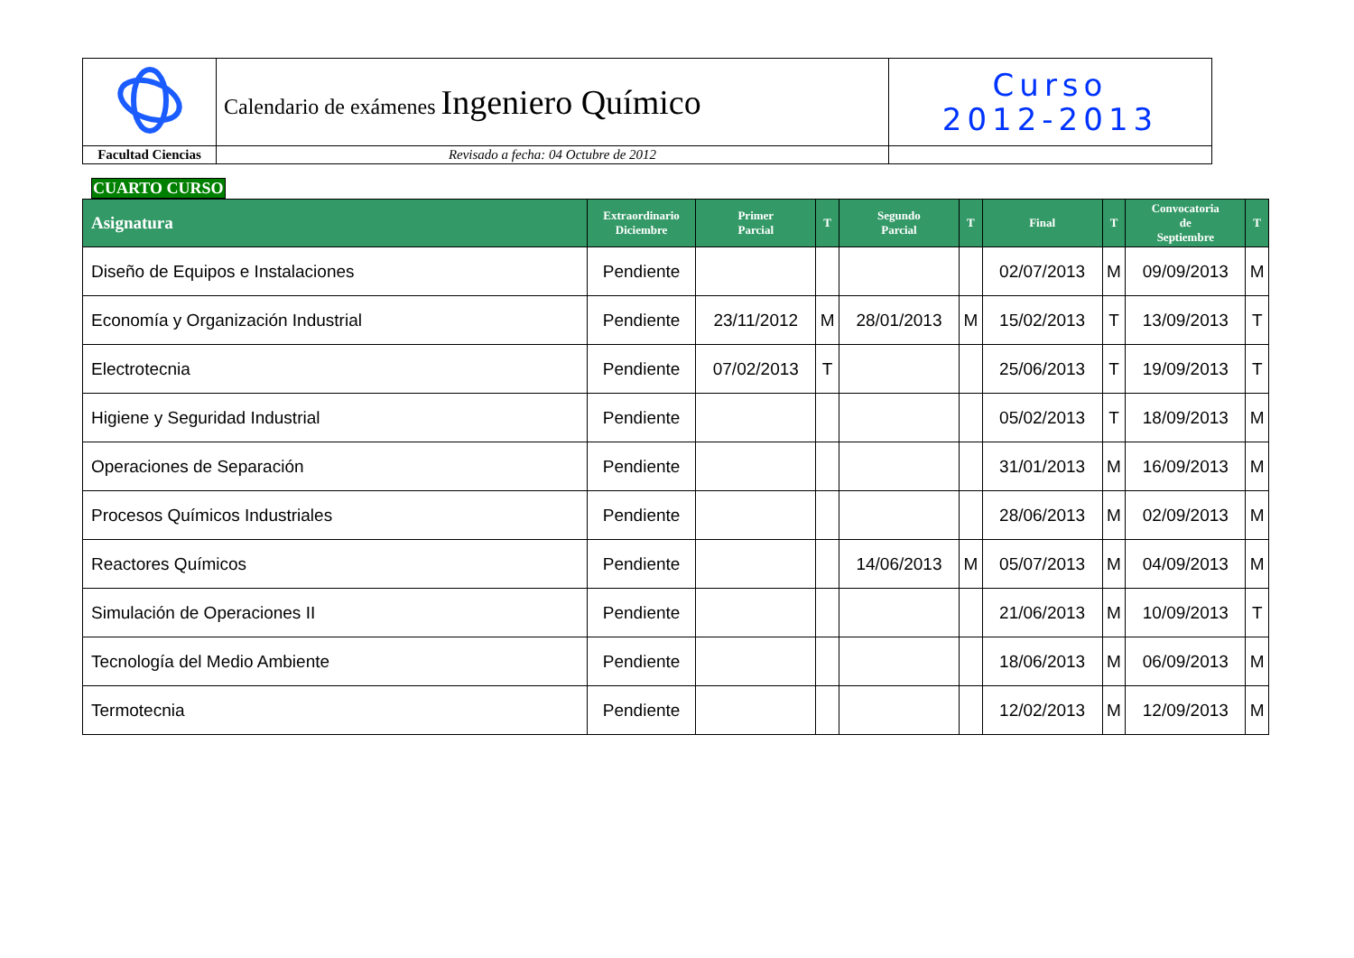| | Calendario de exámenes Ingeniero Químico | Curso 2012-2013 |
| Facultad Ciencias | Revisado a fecha: 04 Octubre de 2012 | |
CUARTO CURSO
| Asignatura | Extraordinario Diciembre | Primer Parcial | T | Segundo Parcial | T | Final | T | Convocatoria de Septiembre | T |
| --- | --- | --- | --- | --- | --- | --- | --- | --- | --- |
| Diseño de Equipos e Instalaciones | Pendiente | | | | | 02/07/2013 | M | 09/09/2013 | M |
| Economía y Organización Industrial | Pendiente | 23/11/2012 | M | 28/01/2013 | M | 15/02/2013 | T | 13/09/2013 | T |
| Electrotecnia | Pendiente | 07/02/2013 | T | | | 25/06/2013 | T | 19/09/2013 | T |
| Higiene y Seguridad Industrial | Pendiente | | | | | 05/02/2013 | T | 18/09/2013 | M |
| Operaciones de Separación | Pendiente | | | | | 31/01/2013 | M | 16/09/2013 | M |
| Procesos Químicos Industriales | Pendiente | | | | | 28/06/2013 | M | 02/09/2013 | M |
| Reactores Químicos | Pendiente | | | 14/06/2013 | M | 05/07/2013 | M | 04/09/2013 | M |
| Simulación de Operaciones II | Pendiente | | | | | 21/06/2013 | M | 10/09/2013 | T |
| Tecnología del Medio Ambiente | Pendiente | | | | | 18/06/2013 | M | 06/09/2013 | M |
| Termotecnia | Pendiente | | | | | 12/02/2013 | M | 12/09/2013 | M |